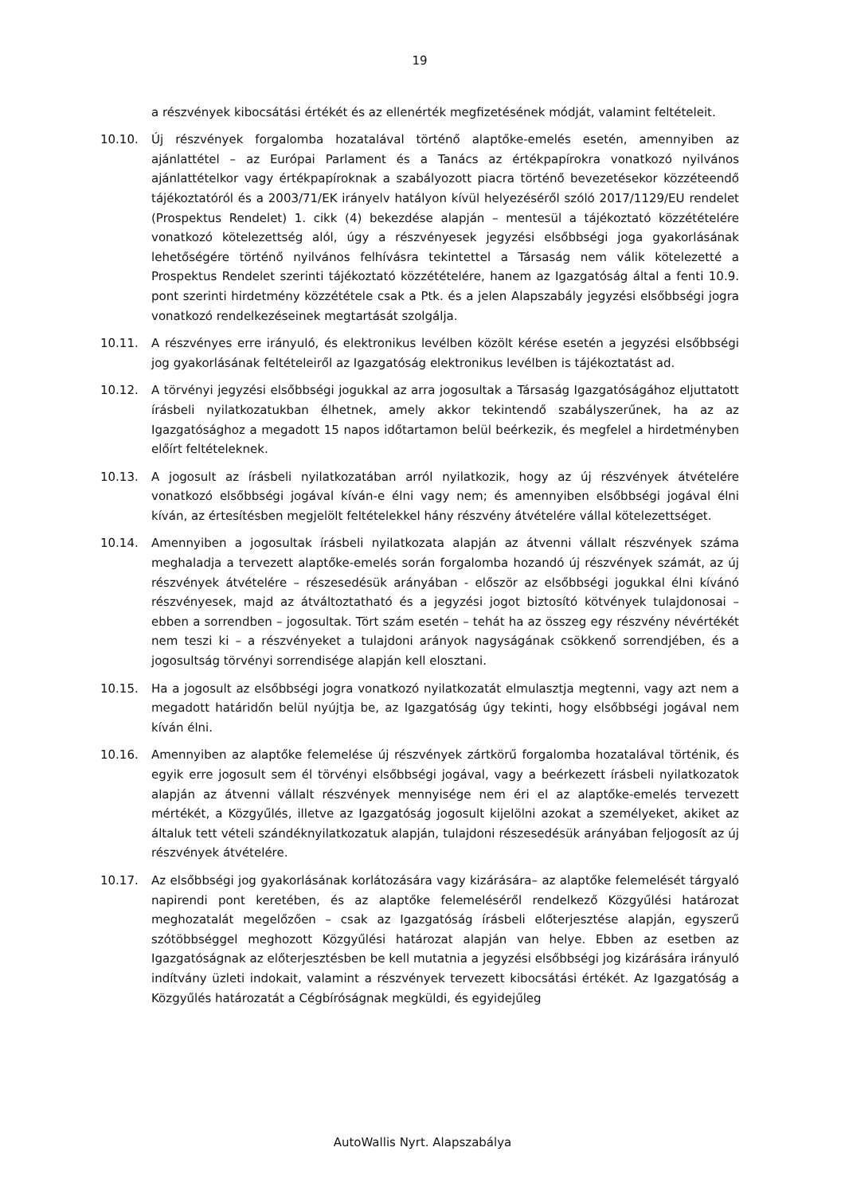19
a részvények kibocsátási értékét és az ellenérték megfizetésének módját, valamint feltételeit.
10.10. Új részvények forgalomba hozatalával történő alaptőke-emelés esetén, amennyiben az ajánlattétel – az Európai Parlament és a Tanács az értékpapírokra vonatkozó nyilvános ajánlattételkor vagy értékpapíroknak a szabályozott piacra történő bevezetésekor közzéteendő tájékoztatóról és a 2003/71/EK irányelv hatályon kívül helyezéséről szóló 2017/1129/EU rendelet (Prospektus Rendelet) 1. cikk (4) bekezdése alapján – mentesül a tájékoztató közzétételére vonatkozó kötelezettség alól, úgy a részvényesek jegyzési elsőbbségi joga gyakorlásának lehetőségére történő nyilvános felhívásra tekintettel a Társaság nem válik kötelezetté a Prospektus Rendelet szerinti tájékoztató közzétételére, hanem az Igazgatóság által a fenti 10.9. pont szerinti hirdetmény közzététele csak a Ptk. és a jelen Alapszabály jegyzési elsőbbségi jogra vonatkozó rendelkezéseinek megtartását szolgálja.
10.11. A részvényes erre irányuló, és elektronikus levélben közölt kérése esetén a jegyzési elsőbbségi jog gyakorlásának feltételeiről az Igazgatóság elektronikus levélben is tájékoztatást ad.
10.12. A törvényi jegyzési elsőbbségi jogukkal az arra jogosultak a Társaság Igazgatóságához eljuttatott írásbeli nyilatkozatukban élhetnek, amely akkor tekintendő szabályszerűnek, ha az az Igazgatósághoz a megadott 15 napos időtartamon belül beérkezik, és megfelel a hirdetményben előírt feltételeknek.
10.13. A jogosult az írásbeli nyilatkozatában arról nyilatkozik, hogy az új részvények átvételére vonatkozó elsőbbségi jogával kíván-e élni vagy nem; és amennyiben elsőbbségi jogával élni kíván, az értesítésben megjelölt feltételekkel hány részvény átvételére vállal kötelezettséget.
10.14. Amennyiben a jogosultak írásbeli nyilatkozata alapján az átvenni vállalt részvények száma meghaladja a tervezett alaptőke-emelés során forgalomba hozandó új részvények számát, az új részvények átvételére – részesedésük arányában - először az elsőbbségi jogukkal élni kívánó részvényesek, majd az átváltoztatható és a jegyzési jogot biztosító kötvények tulajdonosai – ebben a sorrendben – jogosultak. Tört szám esetén – tehát ha az összeg egy részvény névértékét nem teszi ki – a részvényeket a tulajdoni arányok nagyságának csökkenő sorrendjében, és a jogosultság törvényi sorrendisége alapján kell elosztani.
10.15. Ha a jogosult az elsőbbségi jogra vonatkozó nyilatkozatát elmulasztja megtenni, vagy azt nem a megadott határidőn belül nyújtja be, az Igazgatóság úgy tekinti, hogy elsőbbségi jogával nem kíván élni.
10.16. Amennyiben az alaptőke felemelése új részvények zártkörű forgalomba hozatalával történik, és egyik erre jogosult sem él törvényi elsőbbségi jogával, vagy a beérkezett írásbeli nyilatkozatok alapján az átvenni vállalt részvények mennyisége nem éri el az alaptőke-emelés tervezett mértékét, a Közgyűlés, illetve az Igazgatóság jogosult kijelölni azokat a személyeket, akiket az általuk tett vételi szándéknyilatkozatuk alapján, tulajdoni részesedésük arányában feljogosít az új részvények átvételére.
10.17. Az elsőbbségi jog gyakorlásának korlátozására vagy kizárására– az alaptőke felemelését tárgyaló napirendi pont keretében, és az alaptőke felemeléséről rendelkező Közgyűlési határozat meghozatalát megelőzően – csak az Igazgatóság írásbeli előterjesztése alapján, egyszerű szótöbbséggel meghozott Közgyűlési határozat alapján van helye. Ebben az esetben az Igazgatóságnak az előterjesztésben be kell mutatnia a jegyzési elsőbbségi jog kizárására irányuló indítvány üzleti indokait, valamint a részvények tervezett kibocsátási értékét. Az Igazgatóság a Közgyűlés határozatát a Cégbíróságnak megküldi, és egyidejűleg
AutoWallis Nyrt. Alapszabálya